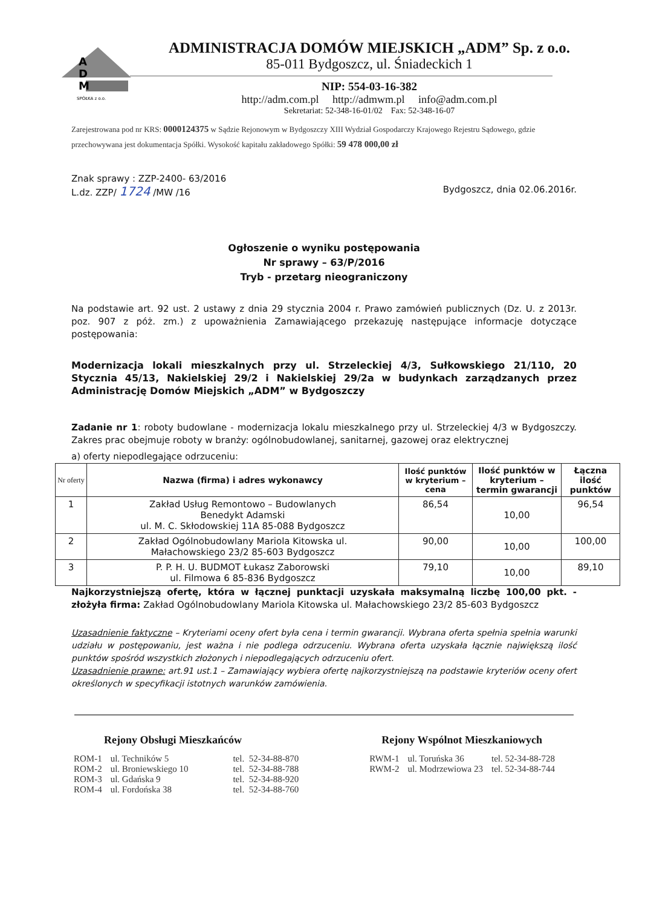A
D
M
SPÓŁKA z o.o.
ADMINISTRACJA DOMÓW MIEJSKICH „ADM” Sp. z o.o.
85-011 Bydgoszcz, ul. Śniadeckich 1
NIP: 554-03-16-382
http://adm.com.pl http://admwm.pl info@adm.com.pl
Sekretariat: 52-348-16-01/02 Fax: 52-348-16-07
Zarejestrowana pod nr KRS: 0000124375 w Sądzie Rejonowym w Bydgoszczy XIII Wydział Gospodarczy Krajowego Rejestru Sądowego, gdzie przechowywana jest dokumentacja Spółki. Wysokość kapitału zakładowego Spółki: 59 478 000,00 zł
Znak sprawy : ZZP-2400- 63/2016
L.dz. ZZP/ 1724 /MW /16 Bydgoszcz, dnia 02.06.2016r.
Ogłoszenie o wyniku postępowania
Nr sprawy – 63/P/2016
Tryb - przetarg nieograniczony
Na podstawie art. 92 ust. 2 ustawy z dnia 29 stycznia 2004 r. Prawo zamówień publicznych (Dz. U. z 2013r. poz. 907 z póż. zm.) z upoważnienia Zamawiającego przekazuję następujące informacje dotyczące postępowania:
Modernizacja lokali mieszkalnych przy ul. Strzeleckiej 4/3, Sułkowskiego 21/110, 20 Stycznia 45/13, Nakielskiej 29/2 i Nakielskiej 29/2a w budynkach zarządzanych przez Administrację Domów Miejskich „ADM” w Bydgoszczy
Zadanie nr 1: roboty budowlane - modernizacja lokalu mieszkalnego przy ul. Strzeleckiej 4/3 w Bydgoszczy. Zakres prac obejmuje roboty w branży: ogólnobudowlanej, sanitarnej, gazowej oraz elektrycznej
a) oferty niepodlegające odrzuceniu:
| Nr oferty | Nazwa (firma) i adres wykonawcy | Ilość punktów w kryterium – cena | Ilość punktów w kryterium – termin gwarancji | Łączna ilość punktów |
| --- | --- | --- | --- | --- |
| 1 | Zakład Usług Remontowo – Budowlanych Benedykt Adamski ul. M. C. Skłodowskiej 11A 85-088 Bydgoszcz | 86,54 | 10,00 | 96,54 |
| 2 | Zakład Ogólnobudowlany Mariola Kitowska ul. Małachowskiego 23/2 85-603 Bydgoszcz | 90,00 | 10,00 | 100,00 |
| 3 | P. P. H. U. BUDMOT Łukasz Zaborowski ul. Filmowa 6 85-836 Bydgoszcz | 79,10 | 10,00 | 89,10 |
Najkorzystniejszą ofertę, która w łącznej punktacji uzyskała maksymalną liczbę 100,00 pkt. - złożyła firma: Zakład Ogólnobudowlany Mariola Kitowska ul. Małachowskiego 23/2 85-603 Bydgoszcz
Uzasadnienie faktyczne – Kryteriami oceny ofert była cena i termin gwarancji. Wybrana oferta spełnia spełnia warunki udziału w postępowaniu, jest ważna i nie podlega odrzuceniu. Wybrana oferta uzyskała łącznie największą ilość punktów spośród wszystkich złożonych i niepodlegających odrzuceniu ofert.
Uzasadnienie prawne: art.91 ust.1 – Zamawiający wybiera ofertę najkorzystniejszą na podstawie kryteriów oceny ofert określonych w specyfikacji istotnych warunków zamówienia.
Rejony Obsługi Mieszkańców
| ROM-1 | ul. Techników 5 | tel. 52-34-88-870 |
| ROM-2 | ul. Broniewskiego 10 | tel. 52-34-88-788 |
| ROM-3 | ul. Gdańska 9 | tel. 52-34-88-920 |
| ROM-4 | ul. Fordońska 38 | tel. 52-34-88-760 |
Rejony Wspólnot Mieszkaniowych
| RWM-1 | ul. Toruńska 36 | tel. 52-34-88-728 |
| RWM-2 | ul. Modrzewiowa 23 | tel. 52-34-88-744 |